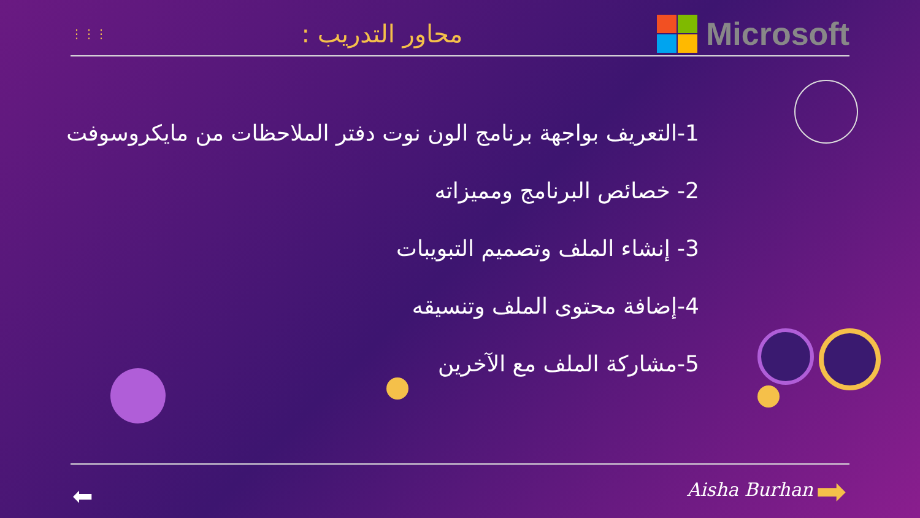⋮⋮⋮
محاور التدريب :
Microsoft
1-التعريف بواجهة برنامج الون نوت دفتر الملاحظات من مايكروسوفت
2- خصائص البرنامج ومميزاته
3- إنشاء الملف وتصميم التبويبات
4-إضافة محتوى الملف وتنسيقه
5-مشاركة الملف مع الآخرين
⬅ Aisha Burhan ➡